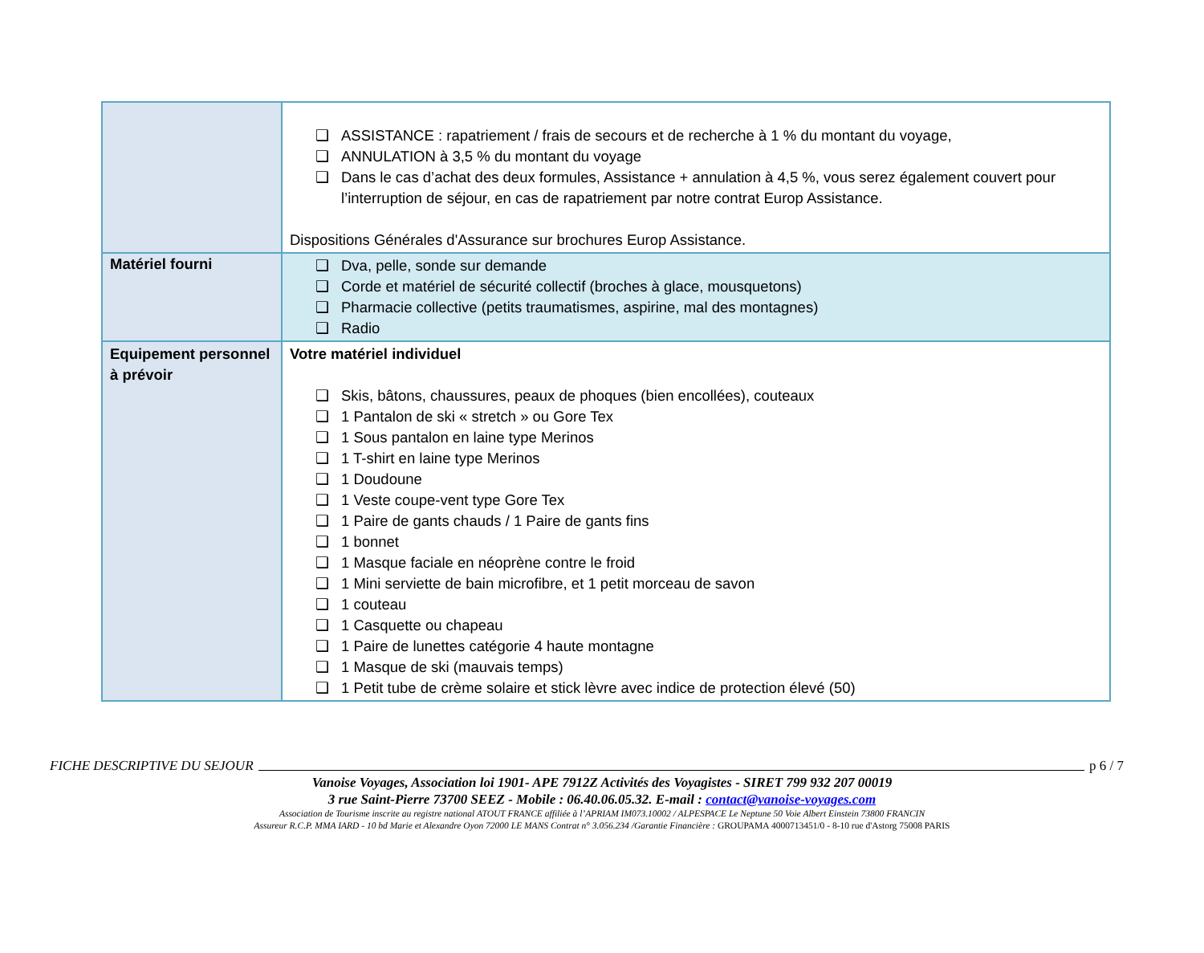| | ❑ ASSISTANCE : rapatriement / frais de secours et de recherche à 1 % du montant du voyage, ❑ ANNULATION à 3,5 % du montant du voyage ❑ Dans le cas d’achat des deux formules, Assistance + annulation à 4,5 %, vous serez également couvert pour l’interruption de séjour, en cas de rapatriement par notre contrat Europ Assistance. Dispositions Générales d'Assurance sur brochures Europ Assistance. |
| Matériel fourni | ❑ Dva, pelle, sonde sur demande ❑ Corde et matériel de sécurité collectif (broches à glace, mousquetons) ❑ Pharmacie collective (petits traumatismes, aspirine, mal des montagnes) ❑ Radio |
| Equipement personnel à prévoir | Votre matériel individuel ❑ Skis, bâtons, chaussures, peaux de phoques (bien encollées), couteaux ❑ 1 Pantalon de ski « stretch » ou Gore Tex ❑ 1 Sous pantalon en laine type Merinos ❑ 1 T-shirt en laine type Merinos ❑ 1 Doudoune ❑ 1 Veste coupe-vent type Gore Tex ❑ 1 Paire de gants chauds / 1 Paire de gants fins ❑ 1 bonnet ❑ 1 Masque faciale en néoprène contre le froid ❑ 1 Mini serviette de bain microfibre, et 1 petit morceau de savon ❑ 1 couteau ❑ 1 Casquette ou chapeau ❑ 1 Paire de lunettes catégorie 4 haute montagne ❑ 1 Masque de ski (mauvais temps) ❑ 1 Petit tube de crème solaire et stick lèvre avec indice de protection élevé (50) |
FICHE DESCRIPTIVE DU SEJOUR p 6 / 7
Vanoise Voyages, Association loi 1901- APE 7912Z Activités des Voyagistes - SIRET 799 932 207 00019
3 rue Saint-Pierre 73700 SEEZ - Mobile : 06.40.06.05.32. E-mail : contact@vanoise-voyages.com
Association de Tourisme inscrite au registre national ATOUT FRANCE affiliée à l’APRIAM IM073.10002 / ALPESPACE Le Neptune 50 Voie Albert Einstein 73800 FRANCIN
Assureur R.C.P. MMA IARD - 10 bd Marie et Alexandre Oyon 72000 LE MANS Contrat n° 3.056.234 /Garantie Financière : GROUPAMA 4000713451/0 - 8-10 rue d'Astorg 75008 PARIS